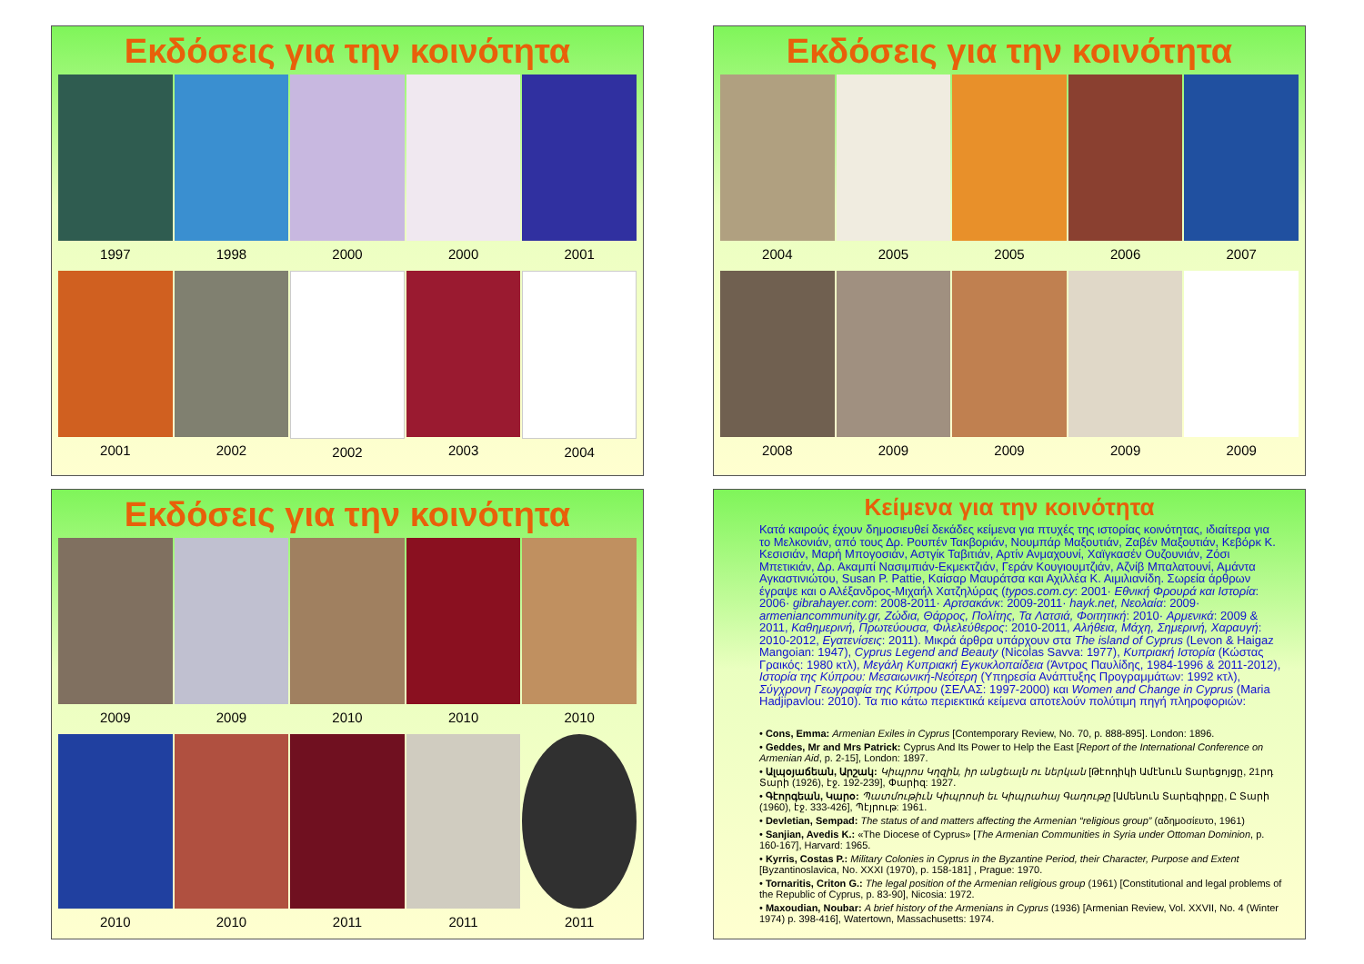Εκδόσεις για την κοινότητα
1997 1998 2000 2000 2001
2001 2002 2002 2003 2004
Εκδόσεις για την κοινότητα
2004 2005 2005 2006 2007
2008 2009 2009 2009 2009
Εκδόσεις για την κοινότητα
2009 2009 2010 2010 2010
2010 2010 2011 2011 2011
Κείμενα για την κοινότητα
Κατά καιρούς έχουν δημοσιευθεί δεκάδες κείμενα για πτυχές της ιστορίας κοινότητας, ιδιαίτερα για το Μελκονιάν, από τους Δρ. Ρουπέν Τακβοριάν, Νουμπάρ Μαξουτιάν, Ζαβέν Μαξουτιάν, Κεβόρκ Κ. Κεσισιάν, Μαρή Μπογοσιάν, Αστγίκ Ταβιτιάν, Αρτίν Ανμαχουνί, Χαϊγκασέν Ουζουνιάν, Ζόσι Μπετικιάν, Δρ. Ακαμπί Νασιμπιάν-Εκμεκτζιάν, Γεράν Κουγιουμτζιάν, Αζνίβ Μπαλατουνί, Αμάντα Αγκαστινιώτου, Susan P. Pattie, Καίσαρ Μαυράτσα και Αχιλλέα Κ. Αιμιλιανίδη. Σωρεία άρθρων έγραψε και ο Αλέξανδρος-Μιχαήλ Χατζηλύρας (typos.com.cy: 2001· Εθνική Φρουρά και Ιστορία: 2006· gibrahayer.com: 2008-2011· Αρτσακάνκ: 2009-2011· hayk.net, Νεολαία: 2009· armeniancommunity.gr, Ζώδια, Θάρρος, Πολίτης, Τα Λατσιά, Φοιτητική: 2010· Αρμενικά: 2009 & 2011, Καθημερινή, Πρωτεύουσα, Φιλελεύθερος: 2010-2011, Αλήθεια, Μάχη, Σημερινή, Χαραυγή: 2010-2012, Εγατενίσεις: 2011). Μικρά άρθρα υπάρχουν στα The island of Cyprus (Levon & Haigaz Mangoian: 1947), Cyprus Legend and Beauty (Nicolas Savva: 1977), Κυπριακή Ιστορία (Κώστας Γραικός: 1980 κτλ), Μεγάλη Κυπριακή Εγκυκλοπαίδεια (Άντρος Παυλίδης, 1984-1996 & 2011-2012), Ιστορία της Κύπρου: Μεσαιωνική-Νεότερη (Υπηρεσία Ανάπτυξης Προγραμμάτων: 1992 κτλ), Σύγχρονη Γεωγραφία της Κύπρου (ΣΕΛΑΣ: 1997-2000) και Women and Change in Cyprus (Maria Hadjipavlou: 2010). Τα πιο κάτω περιεκτικά κείμενα αποτελούν πολύτιμη πηγή πληροφοριών:
• Cons, Emma: Armenian Exiles in Cyprus [Contemporary Review, No. 70, p. 888-895]. London: 1896.
• Geddes, Mr and Mrs Patrick: Cyprus And Its Power to Help the East [Report of the International Conference on Armenian Aid, p. 2-15], London: 1897.
• Ալպօյաճեան, Արշակ: Կիպրոս Կղզին, իր անցեալն ու ներկան [Թէոդիկի Ամէնուն Տարեցոյցը, 21րդ Տարի (1926), էջ. 192-239], Փարիզ: 1927.
• Գէորգեան, Կարօ: Պատմութիւն Կիպրոսի եւ Կիպրահայ Գաղութը [Ամենուն Տարեգիրքը, Ը Տարի (1960), էջ. 333-426], Պէյրութ: 1961.
• Devletian, Sempad: The status of and matters affecting the Armenian “religious group” (αδημοσίευτο, 1961)
• Sanjian, Avedis K.: «The Diocese of Cyprus» [The Armenian Communities in Syria under Ottoman Dominion, p. 160-167], Harvard: 1965.
• Kyrris, Costas P.: Military Colonies in Cyprus in the Byzantine Period, their Character, Purpose and Extent [Byzantinoslavica, No. XXXI (1970), p. 158-181] , Prague: 1970.
• Tornaritis, Criton G.: The legal position of the Armenian religious group (1961) [Constitutional and legal problems of the Republic of Cyprus, p. 83-90], Nicosia: 1972.
• Maxoudian, Noubar: A brief history of the Armenians in Cyprus (1936) [Armenian Review, Vol. XXVII, No. 4 (Winter 1974) p. 398-416], Watertown, Massachusetts: 1974.